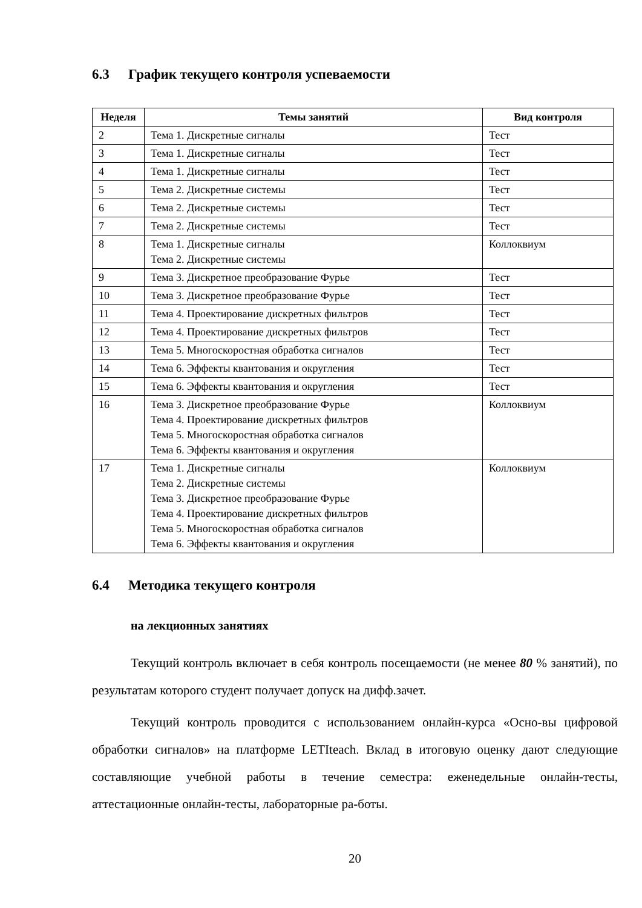6.3 График текущего контроля успеваемости
| Неделя | Темы занятий | Вид контроля |
| --- | --- | --- |
| 2 | Тема 1. Дискретные сигналы | Тест |
| 3 | Тема 1. Дискретные сигналы | Тест |
| 4 | Тема 1. Дискретные сигналы | Тест |
| 5 | Тема 2. Дискретные системы | Тест |
| 6 | Тема 2. Дискретные системы | Тест |
| 7 | Тема 2. Дискретные системы | Тест |
| 8 | Тема 1. Дискретные сигналы Тема 2. Дискретные системы | Коллоквиум |
| 9 | Тема 3. Дискретное преобразование Фурье | Тест |
| 10 | Тема 3. Дискретное преобразование Фурье | Тест |
| 11 | Тема 4. Проектирование дискретных фильтров | Тест |
| 12 | Тема 4. Проектирование дискретных фильтров | Тест |
| 13 | Тема 5. Многоскоростная обработка сигналов | Тест |
| 14 | Тема 6. Эффекты квантования и округления | Тест |
| 15 | Тема 6. Эффекты квантования и округления | Тест |
| 16 | Тема 3. Дискретное преобразование Фурье Тема 4. Проектирование дискретных фильтров Тема 5. Многоскоростная обработка сигналов Тема 6. Эффекты квантования и округления | Коллоквиум |
| 17 | Тема 1. Дискретные сигналы Тема 2. Дискретные системы Тема 3. Дискретное преобразование Фурье Тема 4. Проектирование дискретных фильтров Тема 5. Многоскоростная обработка сигналов Тема 6. Эффекты квантования и округления | Коллоквиум |
6.4 Методика текущего контроля
на лекционных занятиях
Текущий контроль включает в себя контроль посещаемости (не менее 80 % занятий), по результатам которого студент получает допуск на дифф.зачет.
Текущий контроль проводится с использованием онлайн-курса «Осно-вы цифровой обработки сигналов» на платформе LETIteach. Вклад в итоговую оценку дают следующие составляющие учебной работы в течение семестра: еженедельные онлайн-тесты, аттестационные онлайн-тесты, лабораторные ра-боты.
20